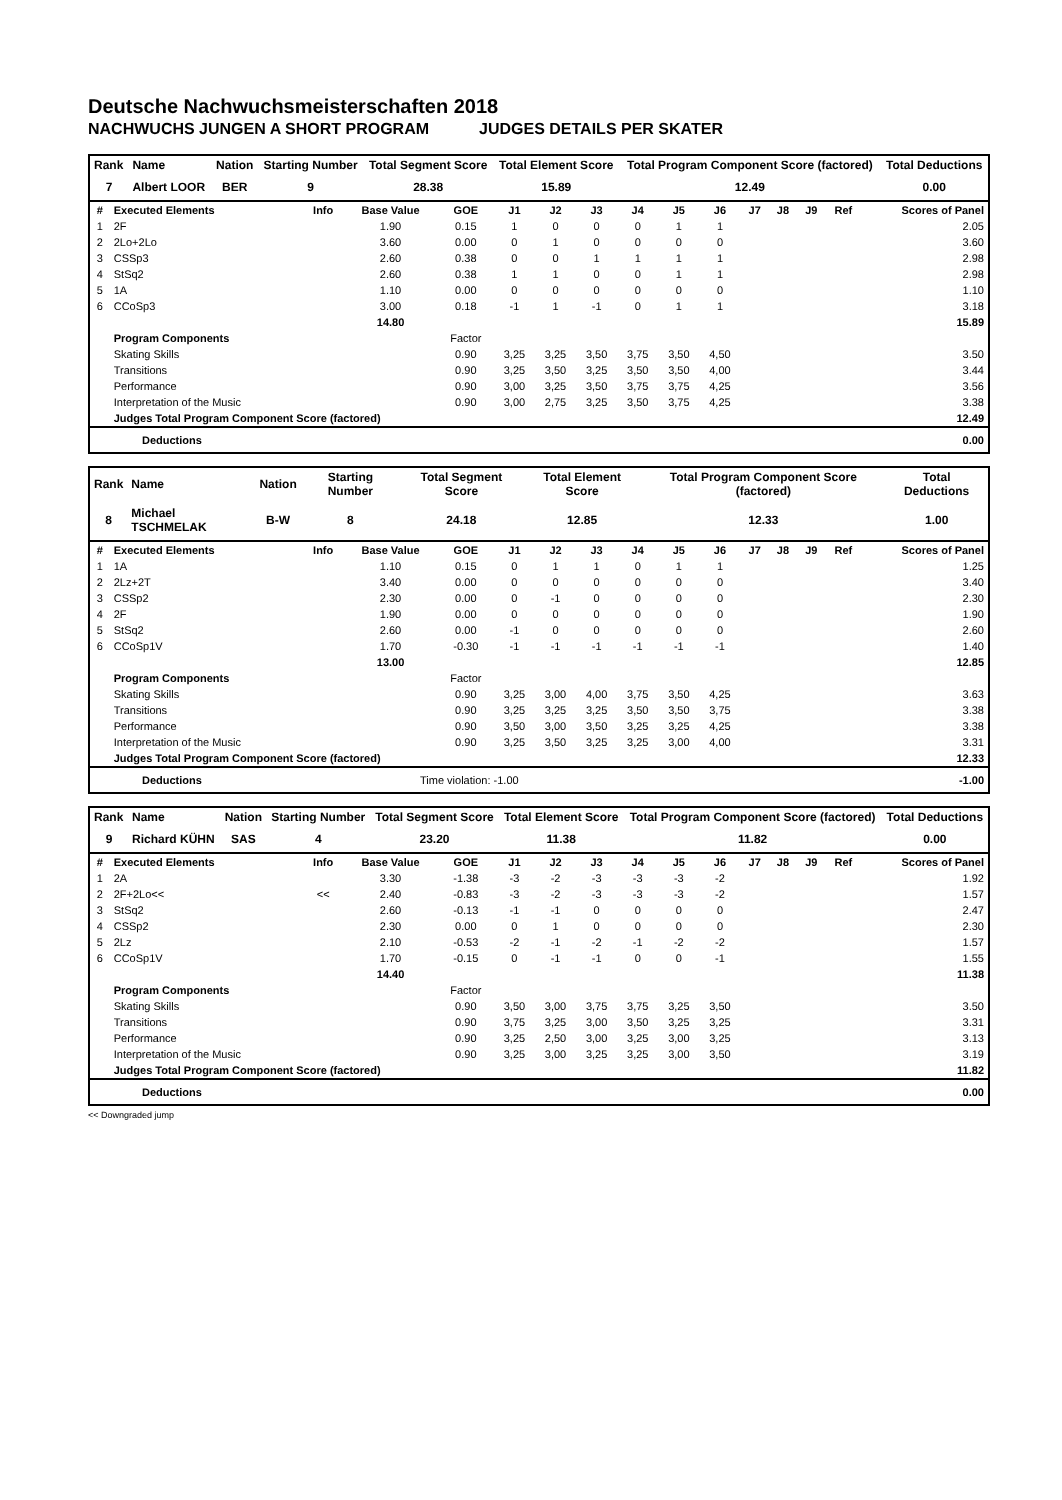Deutsche Nachwuchsmeisterschaften 2018
NACHWUCHS JUNGEN A SHORT PROGRAM JUDGES DETAILS PER SKATER
| Rank | Name | Nation | Starting Number | Total Segment Score | Total Element Score | Total Program Component Score (factored) | Total Deductions |
| 7 | Albert LOOR | BER | 9 | 28.38 | 15.89 | 12.49 | 0.00 |
| # | Executed Elements | Info | Base Value | GOE | J1 | J2 | J3 | J4 | J5 | J6 | J7 | J8 | J9 | Ref | Scores of Panel |
| --- | --- | --- | --- | --- | --- | --- | --- | --- | --- | --- | --- | --- | --- | --- | --- |
| 1 | 2F | | 1.90 | 0.15 | 1 | 0 | 0 | 0 | 1 | 1 | | | | | 2.05 |
| 2 | 2Lo+2Lo | | 3.60 | 0.00 | 0 | 1 | 0 | 0 | 0 | 0 | | | | | 3.60 |
| 3 | CSSp3 | | 2.60 | 0.38 | 0 | 0 | 1 | 1 | 1 | 1 | | | | | 2.98 |
| 4 | StSq2 | | 2.60 | 0.38 | 1 | 1 | 0 | 0 | 1 | 1 | | | | | 2.98 |
| 5 | 1A | | 1.10 | 0.00 | 0 | 0 | 0 | 0 | 0 | 0 | | | | | 1.10 |
| 6 | CCoSp3 | | 3.00 | 0.18 | -1 | 1 | -1 | 0 | 1 | 1 | | | | | 3.18 |
| | | | 14.80 | | | | | | | | | | | | 15.89 |
| | Program Components | | | Factor | | | | | | | | | | | |
| | Skating Skills | | | 0.90 | 3,25 | 3,25 | 3,50 | 3,75 | 3,50 | 4,50 | | | | | 3.50 |
| | Transitions | | | 0.90 | 3,25 | 3,50 | 3,25 | 3,50 | 3,50 | 4,00 | | | | | 3.44 |
| | Performance | | | 0.90 | 3,00 | 3,25 | 3,50 | 3,75 | 3,75 | 4,25 | | | | | 3.56 |
| | Interpretation of the Music | | | 0.90 | 3,00 | 2,75 | 3,25 | 3,50 | 3,75 | 4,25 | | | | | 3.38 |
| | Judges Total Program Component Score (factored) | | | | | | | | | | | | | | 12.49 |
| | Deductions | 0.00 |
| Rank | Name | Nation | Starting Number | Total Segment Score | Total Element Score | Total Program Component Score (factored) | Total Deductions |
| 8 | Michael TSCHMELAK | B-W | 8 | 24.18 | 12.85 | 12.33 | 1.00 |
| # | Executed Elements | Info | Base Value | GOE | J1 | J2 | J3 | J4 | J5 | J6 | J7 | J8 | J9 | Ref | Scores of Panel |
| --- | --- | --- | --- | --- | --- | --- | --- | --- | --- | --- | --- | --- | --- | --- | --- |
| 1 | 1A | | 1.10 | 0.15 | 0 | 1 | 1 | 0 | 1 | 1 | | | | | 1.25 |
| 2 | 2Lz+2T | | 3.40 | 0.00 | 0 | 0 | 0 | 0 | 0 | 0 | | | | | 3.40 |
| 3 | CSSp2 | | 2.30 | 0.00 | 0 | -1 | 0 | 0 | 0 | 0 | | | | | 2.30 |
| 4 | 2F | | 1.90 | 0.00 | 0 | 0 | 0 | 0 | 0 | 0 | | | | | 1.90 |
| 5 | StSq2 | | 2.60 | 0.00 | -1 | 0 | 0 | 0 | 0 | 0 | | | | | 2.60 |
| 6 | CCoSp1V | | 1.70 | -0.30 | -1 | -1 | -1 | -1 | -1 | -1 | | | | | 1.40 |
| | | | 13.00 | | | | | | | | | | | | 12.85 |
| | Program Components | | | Factor | | | | | | | | | | | |
| | Skating Skills | | | 0.90 | 3,25 | 3,00 | 4,00 | 3,75 | 3,50 | 4,25 | | | | | 3.63 |
| | Transitions | | | 0.90 | 3,25 | 3,25 | 3,25 | 3,50 | 3,50 | 3,75 | | | | | 3.38 |
| | Performance | | | 0.90 | 3,50 | 3,00 | 3,50 | 3,25 | 3,25 | 4,25 | | | | | 3.38 |
| | Interpretation of the Music | | | 0.90 | 3,25 | 3,50 | 3,25 | 3,25 | 3,00 | 4,00 | | | | | 3.31 |
| | Judges Total Program Component Score (factored) | | | | | | | | | | | | | | 12.33 |
| | Deductions | Time violation: -1.00 | -1.00 |
| Rank | Name | Nation | Starting Number | Total Segment Score | Total Element Score | Total Program Component Score (factored) | Total Deductions |
| 9 | Richard KÜHN | SAS | 4 | 23.20 | 11.38 | 11.82 | 0.00 |
| # | Executed Elements | Info | Base Value | GOE | J1 | J2 | J3 | J4 | J5 | J6 | J7 | J8 | J9 | Ref | Scores of Panel |
| --- | --- | --- | --- | --- | --- | --- | --- | --- | --- | --- | --- | --- | --- | --- | --- |
| 1 | 2A | | 3.30 | -1.38 | -3 | -2 | -3 | -3 | -3 | -2 | | | | | 1.92 |
| 2 | 2F+2Lo<< | << | 2.40 | -0.83 | -3 | -2 | -3 | -3 | -3 | -2 | | | | | 1.57 |
| 3 | StSq2 | | 2.60 | -0.13 | -1 | -1 | 0 | 0 | 0 | 0 | | | | | 2.47 |
| 4 | CSSp2 | | 2.30 | 0.00 | 0 | 1 | 0 | 0 | 0 | 0 | | | | | 2.30 |
| 5 | 2Lz | | 2.10 | -0.53 | -2 | -1 | -2 | -1 | -2 | -2 | | | | | 1.57 |
| 6 | CCoSp1V | | 1.70 | -0.15 | 0 | -1 | -1 | 0 | 0 | -1 | | | | | 1.55 |
| | | | 14.40 | | | | | | | | | | | | 11.38 |
| | Program Components | | | Factor | | | | | | | | | | | |
| | Skating Skills | | | 0.90 | 3,50 | 3,00 | 3,75 | 3,75 | 3,25 | 3,50 | | | | | 3.50 |
| | Transitions | | | 0.90 | 3,75 | 3,25 | 3,00 | 3,50 | 3,25 | 3,25 | | | | | 3.31 |
| | Performance | | | 0.90 | 3,25 | 2,50 | 3,00 | 3,25 | 3,00 | 3,25 | | | | | 3.13 |
| | Interpretation of the Music | | | 0.90 | 3,25 | 3,00 | 3,25 | 3,25 | 3,00 | 3,50 | | | | | 3.19 |
| | Judges Total Program Component Score (factored) | | | | | | | | | | | | | | 11.82 |
| | Deductions | 0.00 |
<< Downgraded jump